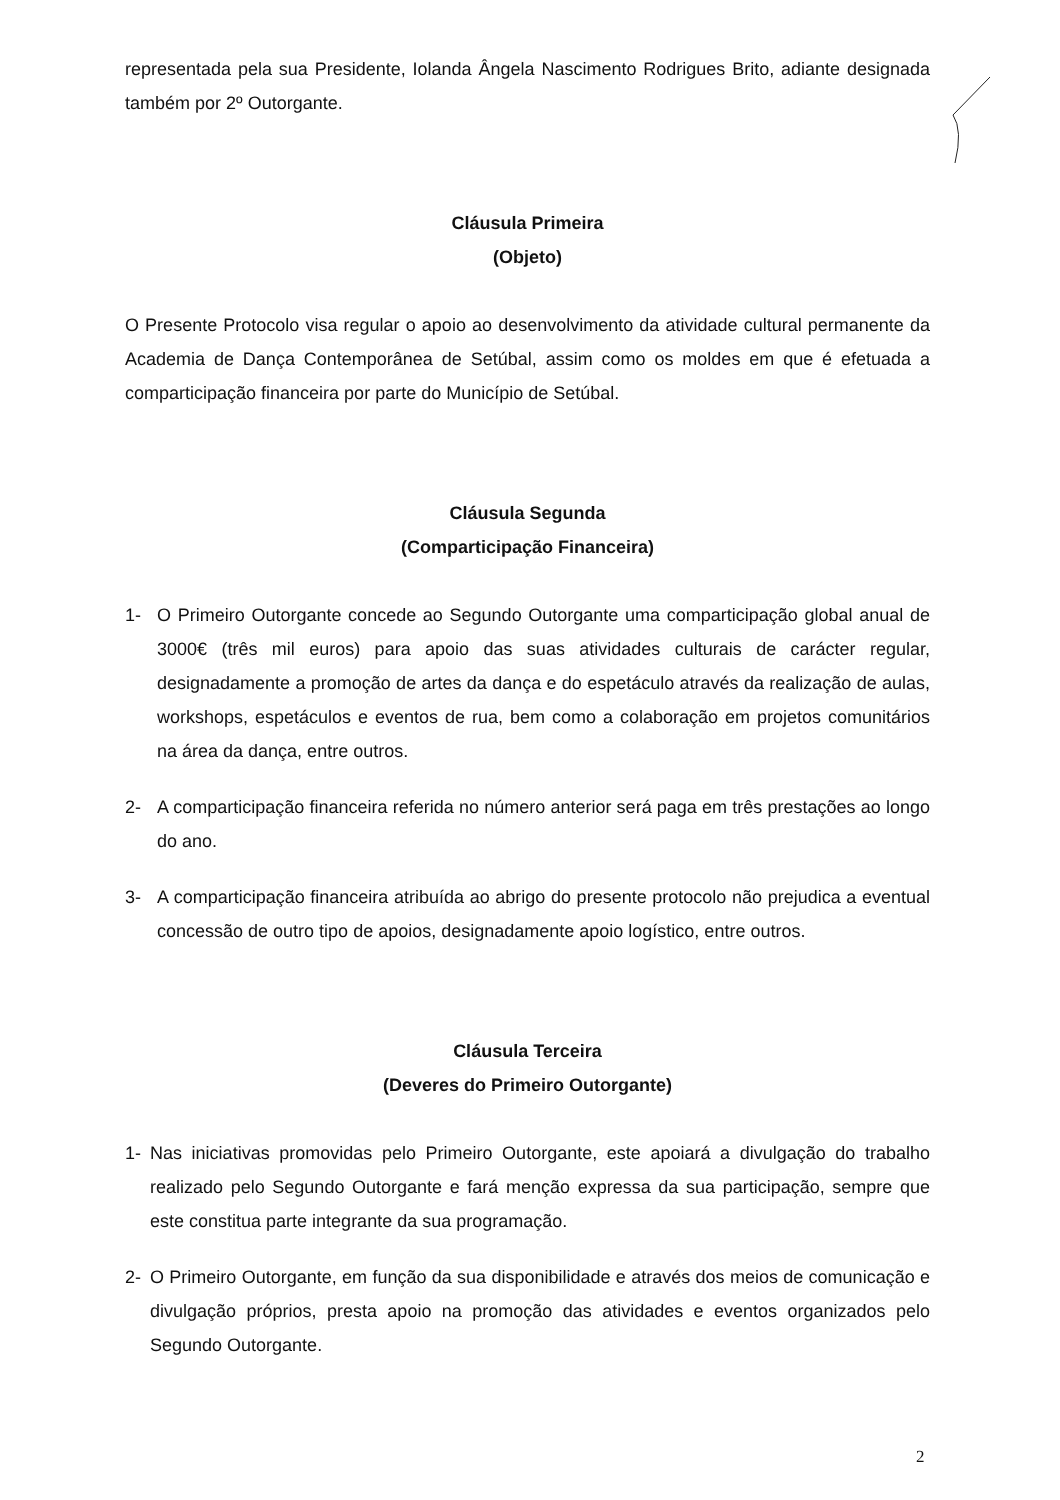representada pela sua Presidente, Iolanda Ângela Nascimento Rodrigues Brito, adiante designada também por 2º Outorgante.
Cláusula Primeira
(Objeto)
O Presente Protocolo visa regular o apoio ao desenvolvimento da atividade cultural permanente da Academia de Dança Contemporânea de Setúbal, assim como os moldes em que é efetuada a comparticipação financeira por parte do Município de Setúbal.
Cláusula Segunda
(Comparticipação Financeira)
1- O Primeiro Outorgante concede ao Segundo Outorgante uma comparticipação global anual de 3000€ (três mil euros) para apoio das suas atividades culturais de carácter regular, designadamente a promoção de artes da dança e do espetáculo através da realização de aulas, workshops, espetáculos e eventos de rua, bem como a colaboração em projetos comunitários na área da dança, entre outros.
2- A comparticipação financeira referida no número anterior será paga em três prestações ao longo do ano.
3- A comparticipação financeira atribuída ao abrigo do presente protocolo não prejudica a eventual concessão de outro tipo de apoios, designadamente apoio logístico, entre outros.
Cláusula Terceira
(Deveres do Primeiro Outorgante)
1- Nas iniciativas promovidas pelo Primeiro Outorgante, este apoiará a divulgação do trabalho realizado pelo Segundo Outorgante e fará menção expressa da sua participação, sempre que este constitua parte integrante da sua programação.
2- O Primeiro Outorgante, em função da sua disponibilidade e através dos meios de comunicação e divulgação próprios, presta apoio na promoção das atividades e eventos organizados pelo Segundo Outorgante.
2